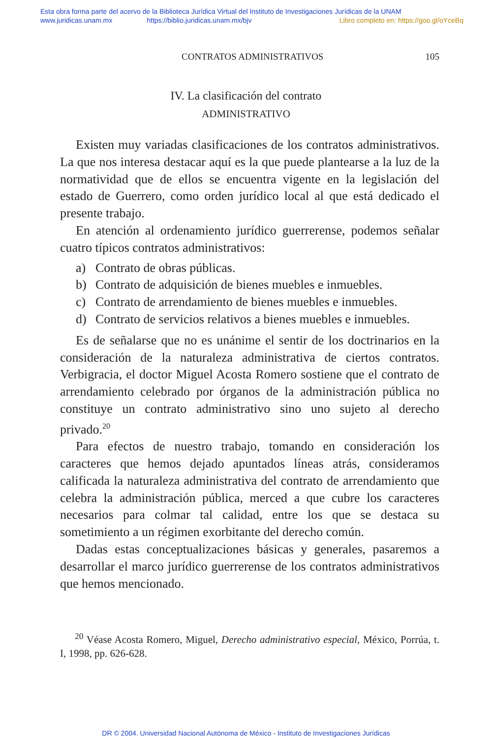Esta obra forma parte del acervo de la Biblioteca Jurídica Virtual del Instituto de Investigaciones Jurídicas de la UNAM
www.juridicas.unam.mx https://biblio.juridicas.unam.mx/bjv Libro completo en: https://goo.gl/oYceBq
CONTRATOS ADMINISTRATIVOS 105
IV. La clasificación del contrato
ADMINISTRATIVO
Existen muy variadas clasificaciones de los contratos administrativos. La que nos interesa destacar aquí es la que puede plantearse a la luz de la normatividad que de ellos se encuentra vigente en la legislación del estado de Guerrero, como orden jurídico local al que está dedicado el presente trabajo.
En atención al ordenamiento jurídico guerrerense, podemos señalar cuatro típicos contratos administrativos:
a) Contrato de obras públicas.
b) Contrato de adquisición de bienes muebles e inmuebles.
c) Contrato de arrendamiento de bienes muebles e inmuebles.
d) Contrato de servicios relativos a bienes muebles e inmuebles.
Es de señalarse que no es unánime el sentir de los doctrinarios en la consideración de la naturaleza administrativa de ciertos contratos. Verbigracia, el doctor Miguel Acosta Romero sostiene que el contrato de arrendamiento celebrado por órganos de la administración pública no constituye un contrato administrativo sino uno sujeto al derecho privado.<sup>20</sup>
Para efectos de nuestro trabajo, tomando en consideración los caracteres que hemos dejado apuntados líneas atrás, consideramos calificada la naturaleza administrativa del contrato de arrendamiento que celebra la administración pública, merced a que cubre los caracteres necesarios para colmar tal calidad, entre los que se destaca su sometimiento a un régimen exorbitante del derecho común.
Dadas estas conceptualizaciones básicas y generales, pasaremos a desarrollar el marco jurídico guerrerense de los contratos administrativos que hemos mencionado.
<sup>20</sup> Véase Acosta Romero, Miguel, Derecho administrativo especial, México, Porrúa, t. I, 1998, pp. 626-628.
DR © 2004. Universidad Nacional Autónoma de México - Instituto de Investigaciones Jurídicas